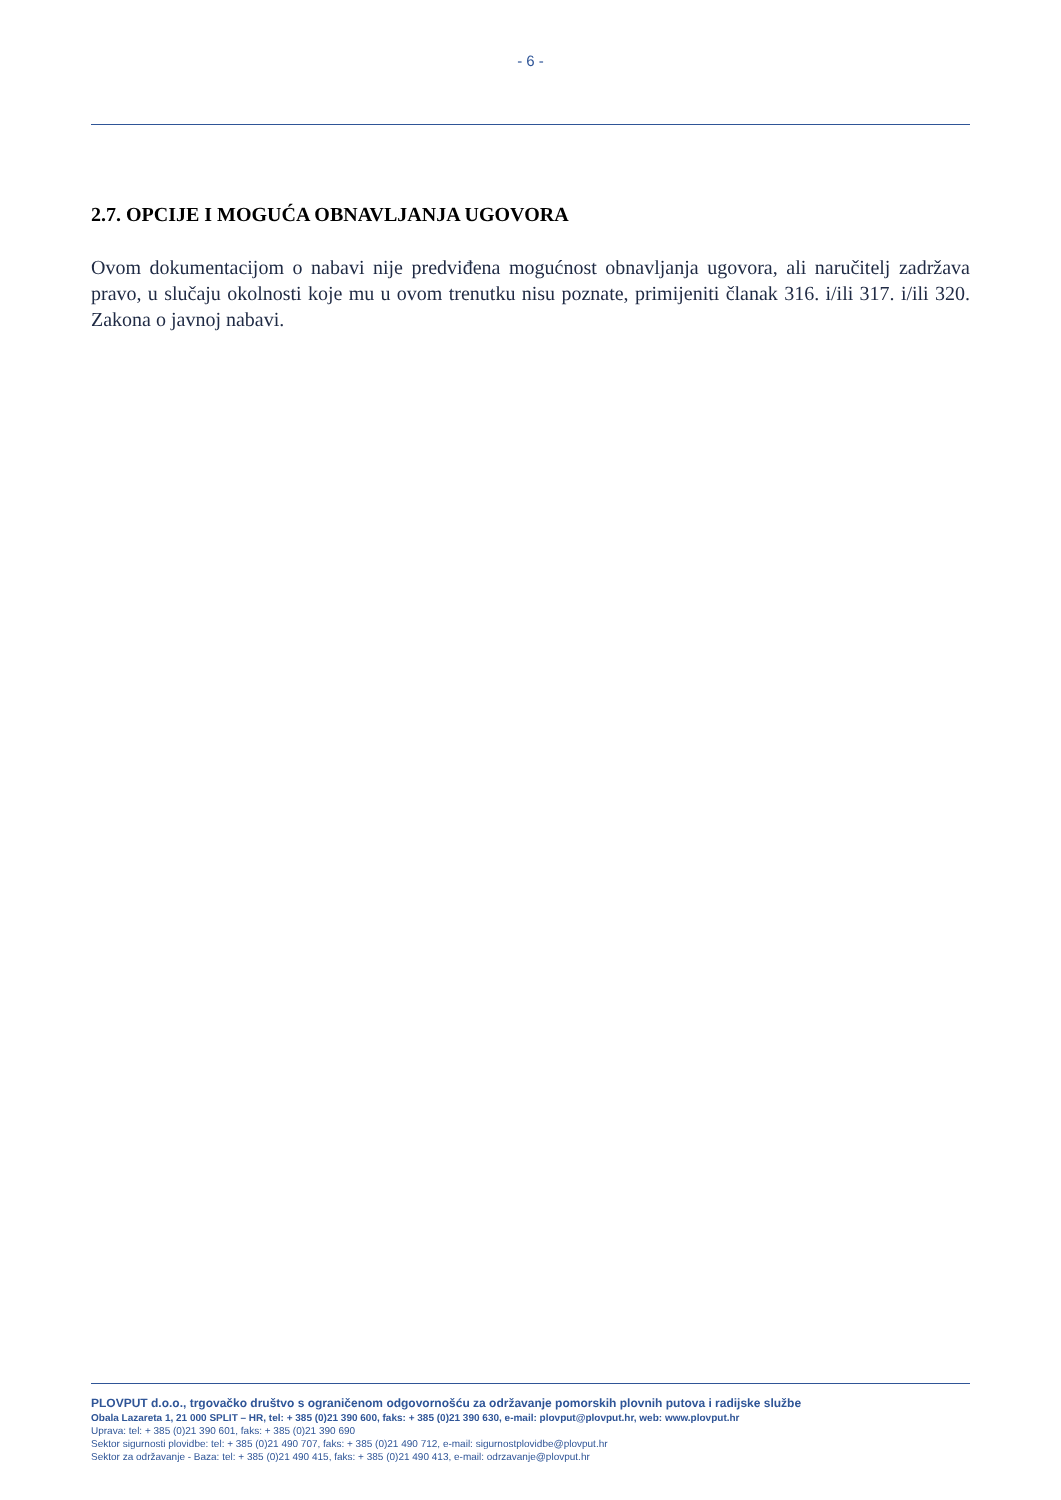- 6 -
2.7. OPCIJE I MOGUĆA OBNAVLJANJA UGOVORA
Ovom dokumentacijom o nabavi nije predviđena mogućnost obnavljanja ugovora, ali naručitelj zadržava pravo, u slučaju okolnosti koje mu u ovom trenutku nisu poznate, primijeniti članak 316. i/ili 317. i/ili 320. Zakona o javnoj nabavi.
PLOVPUT d.o.o., trgovačko društvo s ograničenom odgovornošću za održavanje pomorskih plovnih putova i radijske službe
Obala Lazareta 1, 21 000 SPLIT – HR, tel: + 385 (0)21 390 600, faks: + 385 (0)21 390 630, e-mail: plovput@plovput.hr, web: www.plovput.hr
Uprava: tel: + 385 (0)21 390 601, faks: + 385 (0)21 390 690
Sektor sigurnosti plovidbe: tel: + 385 (0)21 490 707, faks: + 385 (0)21 490 712, e-mail: sigurnostplovidbe@plovput.hr
Sektor za održavanje - Baza: tel: + 385 (0)21 490 415, faks: + 385 (0)21 490 413, e-mail: odrzavanje@plovput.hr